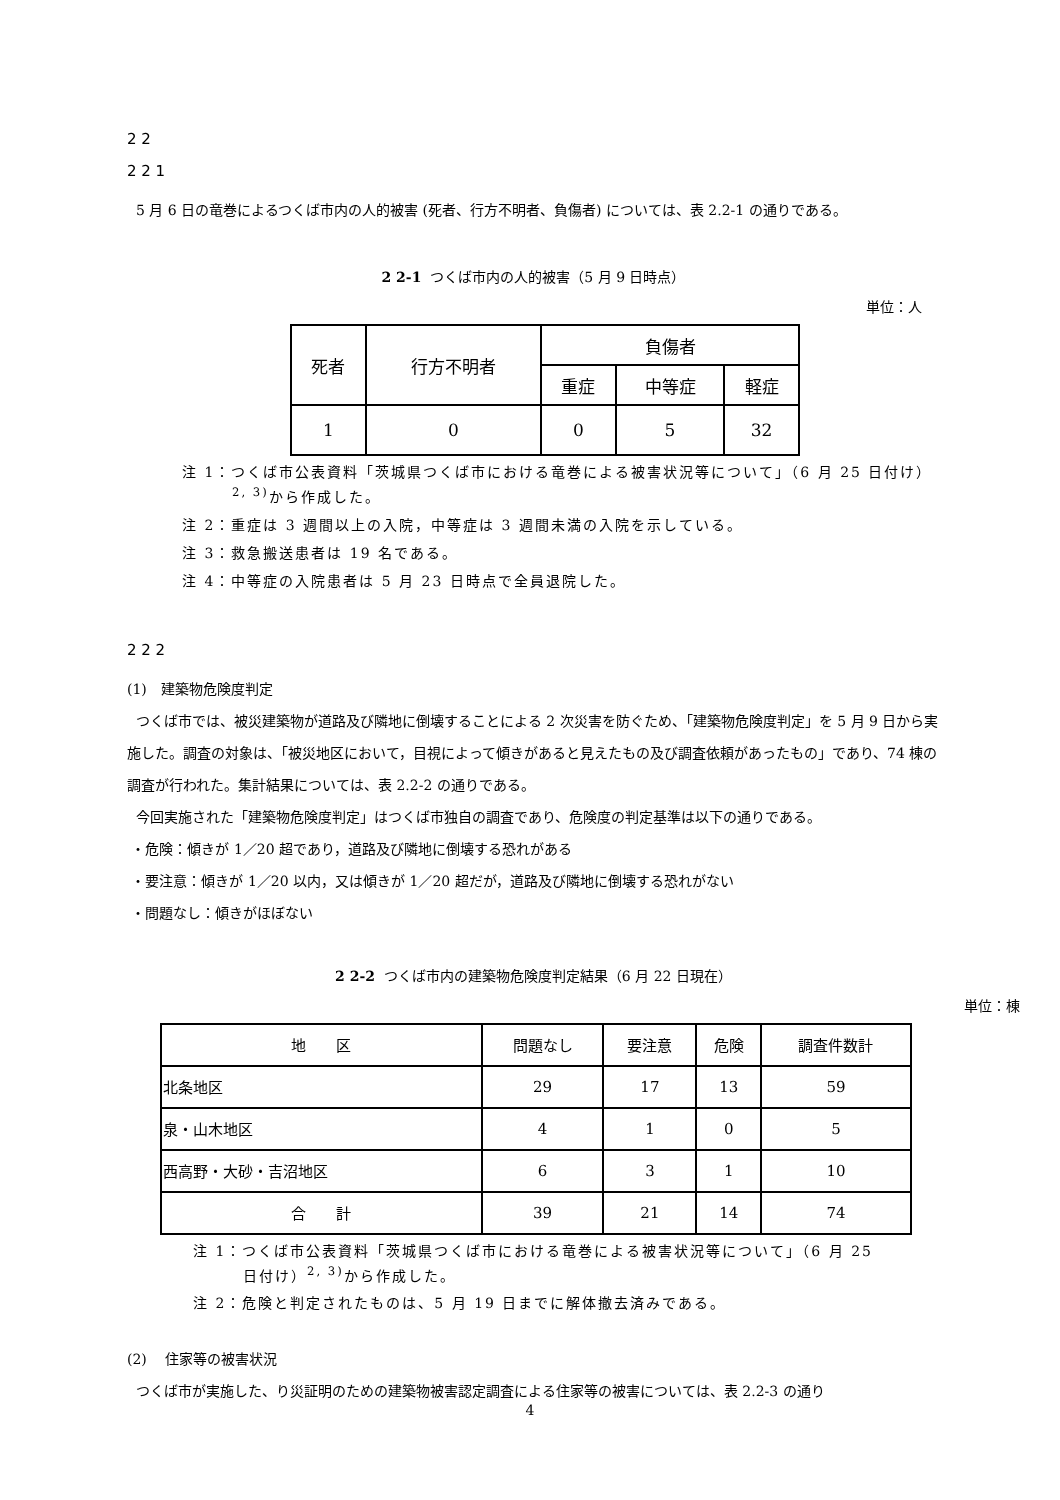2 2
2 2 1
5 月 6 日の竜巻によるつくば市内の人的被害 (死者、行方不明者、負傷者) については、表 2.2-1 の通りである。
2 2-1 つくば市内の人的被害（5 月 9 日時点）
単位：人
| 死者 | 行方不明者 | 負傷者 | | |
| --- | --- | --- | --- | --- |
| | | 重症 | 中等症 | 軽症 |
| 1 | 0 | 0 | 5 | 32 |
注 1：つくば市公表資料「茨城県つくば市における竜巻による被害状況等について」（6 月 25 日付け）<sup>2, 3)</sup>から作成した。
注 2：重症は 3 週間以上の入院，中等症は 3 週間未満の入院を示している。
注 3：救急搬送患者は 19 名である。
注 4：中等症の入院患者は 5 月 23 日時点で全員退院した。
2 2 2
(1)　建築物危険度判定
つくば市では、被災建築物が道路及び隣地に倒壊することによる 2 次災害を防ぐため、「建築物危険度判定」を 5 月 9 日から実施した。調査の対象は、「被災地区において，目視によって傾きがあると見えたもの及び調査依頼があったもの」であり、74 棟の調査が行われた。集計結果については、表 2.2-2 の通りである。
今回実施された「建築物危険度判定」はつくば市独自の調査であり、危険度の判定基準は以下の通りである。
・危険：傾きが 1／20 超であり，道路及び隣地に倒壊する恐れがある
・要注意：傾きが 1／20 以内，又は傾きが 1／20 超だが，道路及び隣地に倒壊する恐れがない
・問題なし：傾きがほぼない
2 2-2 つくば市内の建築物危険度判定結果（6 月 22 日現在）
単位：棟
| 地 区 | 問題なし | 要注意 | 危険 | 調査件数計 |
| --- | --- | --- | --- | --- |
| 北条地区 | 29 | 17 | 13 | 59 |
| 泉・山木地区 | 4 | 1 | 0 | 5 |
| 西高野・大砂・吉沼地区 | 6 | 3 | 1 | 10 |
| 合 計 | 39 | 21 | 14 | 74 |
注 1：つくば市公表資料「茨城県つくば市における竜巻による被害状況等について」（6 月 25 日付け）<sup>2, 3)</sup>から作成した。
注 2：危険と判定されたものは、5 月 19 日までに解体撤去済みである。
(2)　 住家等の被害状況
つくば市が実施した、り災証明のための建築物被害認定調査による住家等の被害については、表 2.2-3 の通り
4